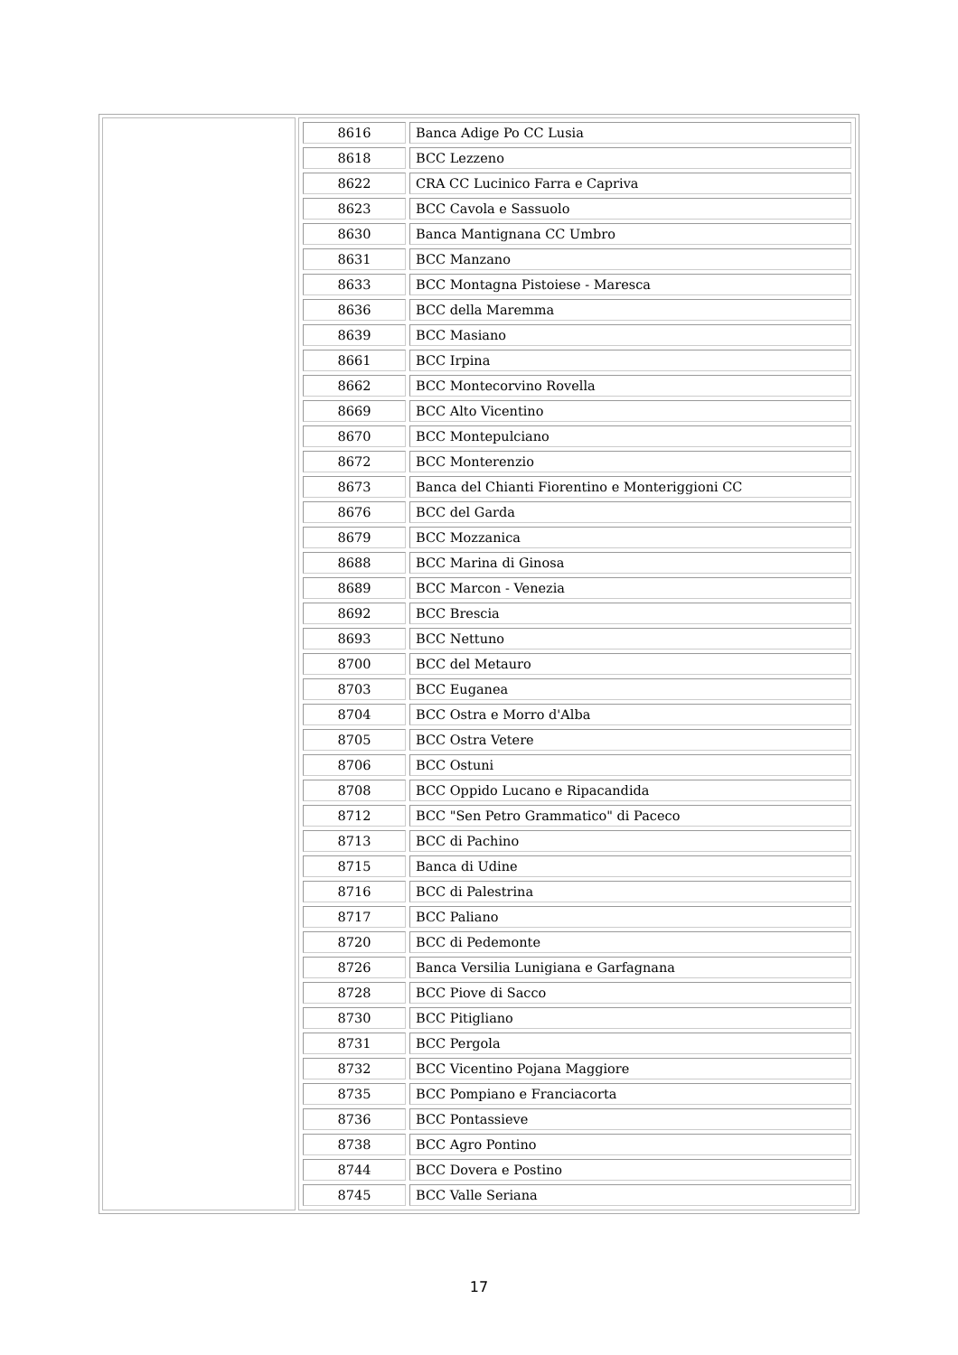| | / 8616 / Banca Adige Po CC Lusia / / 8618 / BCC Lezzeno / / 8622 / CRA CC Lucinico Farra e Capriva / / 8623 / BCC Cavola e Sassuolo / / 8630 / Banca Mantignana CC Umbro / / 8631 / BCC Manzano / / 8633 / BCC Montagna Pistoiese - Maresca / / 8636 / BCC della Maremma / / 8639 / BCC Masiano / / 8661 / BCC Irpina / / 8662 / BCC Montecorvino Rovella / / 8669 / BCC Alto Vicentino / / 8670 / BCC Montepulciano / / 8672 / BCC Monterenzio / / 8673 / Banca del Chianti Fiorentino e Monteriggioni CC / / 8676 / BCC del Garda / / 8679 / BCC Mozzanica / / 8688 / BCC Marina di Ginosa / / 8689 / BCC Marcon - Venezia / / 8692 / BCC Brescia / / 8693 / BCC Nettuno / / 8700 / BCC del Metauro / / 8703 / BCC Euganea / / 8704 / BCC Ostra e Morro d'Alba / / 8705 / BCC Ostra Vetere / / 8706 / BCC Ostuni / / 8708 / BCC Oppido Lucano e Ripacandida / / 8712 / BCC "Sen Petro Grammatico" di Paceco / / 8713 / BCC di Pachino / / 8715 / Banca di Udine / / 8716 / BCC di Palestrina / / 8717 / BCC Paliano / / 8720 / BCC di Pedemonte / / 8726 / Banca Versilia Lunigiana e Garfagnana / / 8728 / BCC Piove di Sacco / / 8730 / BCC Pitigliano / / 8731 / BCC Pergola / / 8732 / BCC Vicentino Pojana Maggiore / / 8735 / BCC Pompiano e Franciacorta / / 8736 / BCC Pontassieve / / 8738 / BCC Agro Pontino / / 8744 / BCC Dovera e Postino / / 8745 / BCC Valle Seriana / |
17